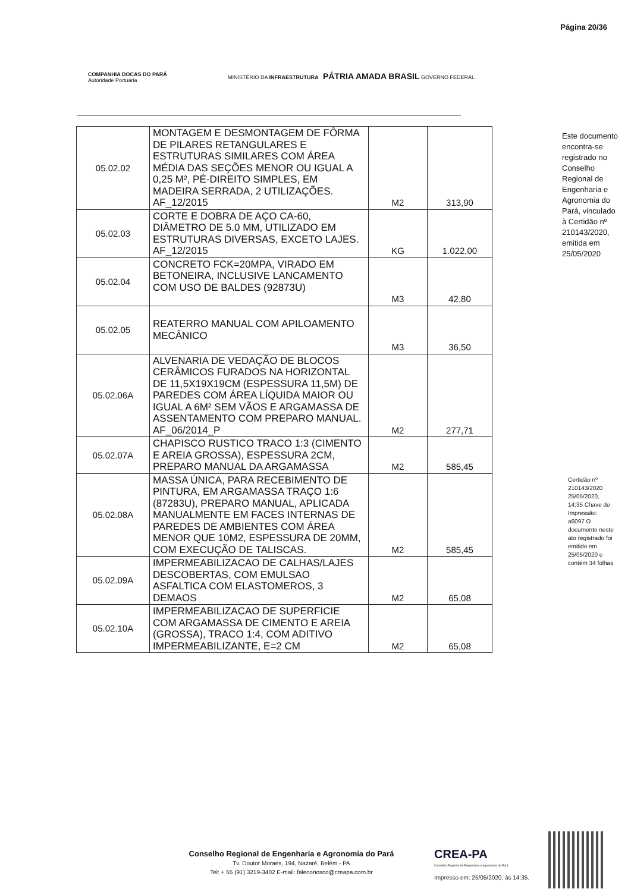Página 20/36
COMPANHIA DOCAS DO PARÁ
Autoridade Portuária
MINISTÉRIO DA INFRAESTRUTURA PÁTRIA AMADA BRASIL GOVERNO FEDERAL
| 05.02.02 | MONTAGEM E DESMONTAGEM DE FÔRMA DE PILARES RETANGULARES E ESTRUTURAS SIMILARES COM ÁREA MÉDIA DAS SEÇÕES MENOR OU IGUAL A 0,25 M², PÉ-DIREITO SIMPLES, EM MADEIRA SERRADA, 2 UTILIZAÇÕES. AF_12/2015 | M2 | 313,90 |
| 05.02.03 | CORTE E DOBRA DE AÇO CA-60, DIÂMETRO DE 5.0 MM, UTILIZADO EM ESTRUTURAS DIVERSAS, EXCETO LAJES. AF_12/2015 | KG | 1.022,00 |
| 05.02.04 | CONCRETO FCK=20MPA, VIRADO EM BETONEIRA, INCLUSIVE LANCAMENTO COM USO DE BALDES (92873U) | M3 | 42,80 |
| 05.02.05 | REATERRO MANUAL COM APILOAMENTO MECÂNICO | M3 | 36,50 |
| 05.02.06A | ALVENARIA DE VEDAÇÃO DE BLOCOS CERÂMICOS FURADOS NA HORIZONTAL DE 11,5X19X19CM (ESPESSURA 11,5M) DE PAREDES COM ÁREA LÍQUIDA MAIOR OU IGUAL A 6M² SEM VÃOS E ARGAMASSA DE ASSENTAMENTO COM PREPARO MANUAL. AF_06/2014_P | M2 | 277,71 |
| 05.02.07A | CHAPISCO RUSTICO TRACO 1:3 (CIMENTO E AREIA GROSSA), ESPESSURA 2CM, PREPARO MANUAL DA ARGAMASSA | M2 | 585,45 |
| 05.02.08A | MASSA ÚNICA, PARA RECEBIMENTO DE PINTURA, EM ARGAMASSA TRAÇO 1:6 (87283U), PREPARO MANUAL, APLICADA MANUALMENTE EM FACES INTERNAS DE PAREDES DE AMBIENTES COM ÁREA MENOR QUE 10M2, ESPESSURA DE 20MM, COM EXECUÇÃO DE TALISCAS. | M2 | 585,45 |
| 05.02.09A | IMPERMEABILIZACAO DE CALHAS/LAJES DESCOBERTAS, COM EMULSAO ASFALTICA COM ELASTOMEROS, 3 DEMAOS | M2 | 65,08 |
| 05.02.10A | IMPERMEABILIZACAO DE SUPERFICIE COM ARGAMASSA DE CIMENTO E AREIA (GROSSA), TRACO 1:4, COM ADITIVO IMPERMEABILIZANTE, E=2 CM | M2 | 65,08 |
Este documento encontra-se registrado no Conselho Regional de Engenharia e Agronomia do Pará, vinculado à Certidão nº 210143/2020, emitida em 25/05/2020
Certidão nº 210143/2020 25/05/2020, 14:35 Chave de Impressão: a6097 O documento neste ato registrado foi emitido em 25/05/2020 e contém 34 folhas
Conselho Regional de Engenharia e Agronomia do Pará
Tv. Doutor Moraes, 194, Nazaré, Belém - PA
Tel: + 55 (91) 3219-3402 E-mail: faleconosco@creapa.com.br
CREA-PA
Conselho Regional de Engenharia e Agronomia do Pará
Impresso em: 25/05/2020, às 14:35.